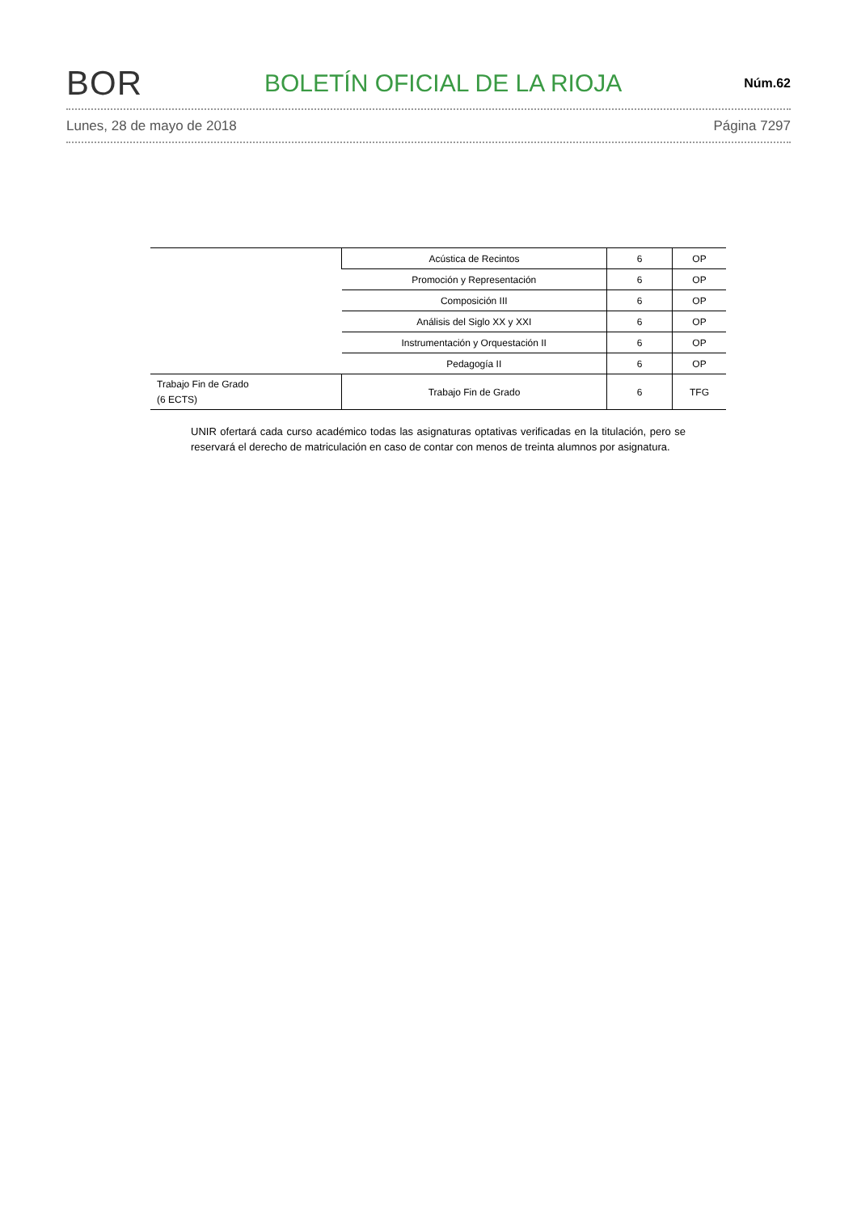BOR BOLETÍN OFICIAL DE LA RIOJA Núm.62
Lunes, 28 de mayo de 2018 Página 7297
| | Acústica de Recintos | 6 | OP |
| | Promoción y Representación | 6 | OP |
| | Composición III | 6 | OP |
| | Análisis del Siglo XX y XXI | 6 | OP |
| | Instrumentación y Orquestación II | 6 | OP |
| | Pedagogía II | 6 | OP |
| Trabajo Fin de Grado (6 ECTS) | Trabajo Fin de Grado | 6 | TFG |
UNIR ofertará cada curso académico todas las asignaturas optativas verificadas en la titulación, pero se reservará el derecho de matriculación en caso de contar con menos de treinta alumnos por asignatura.